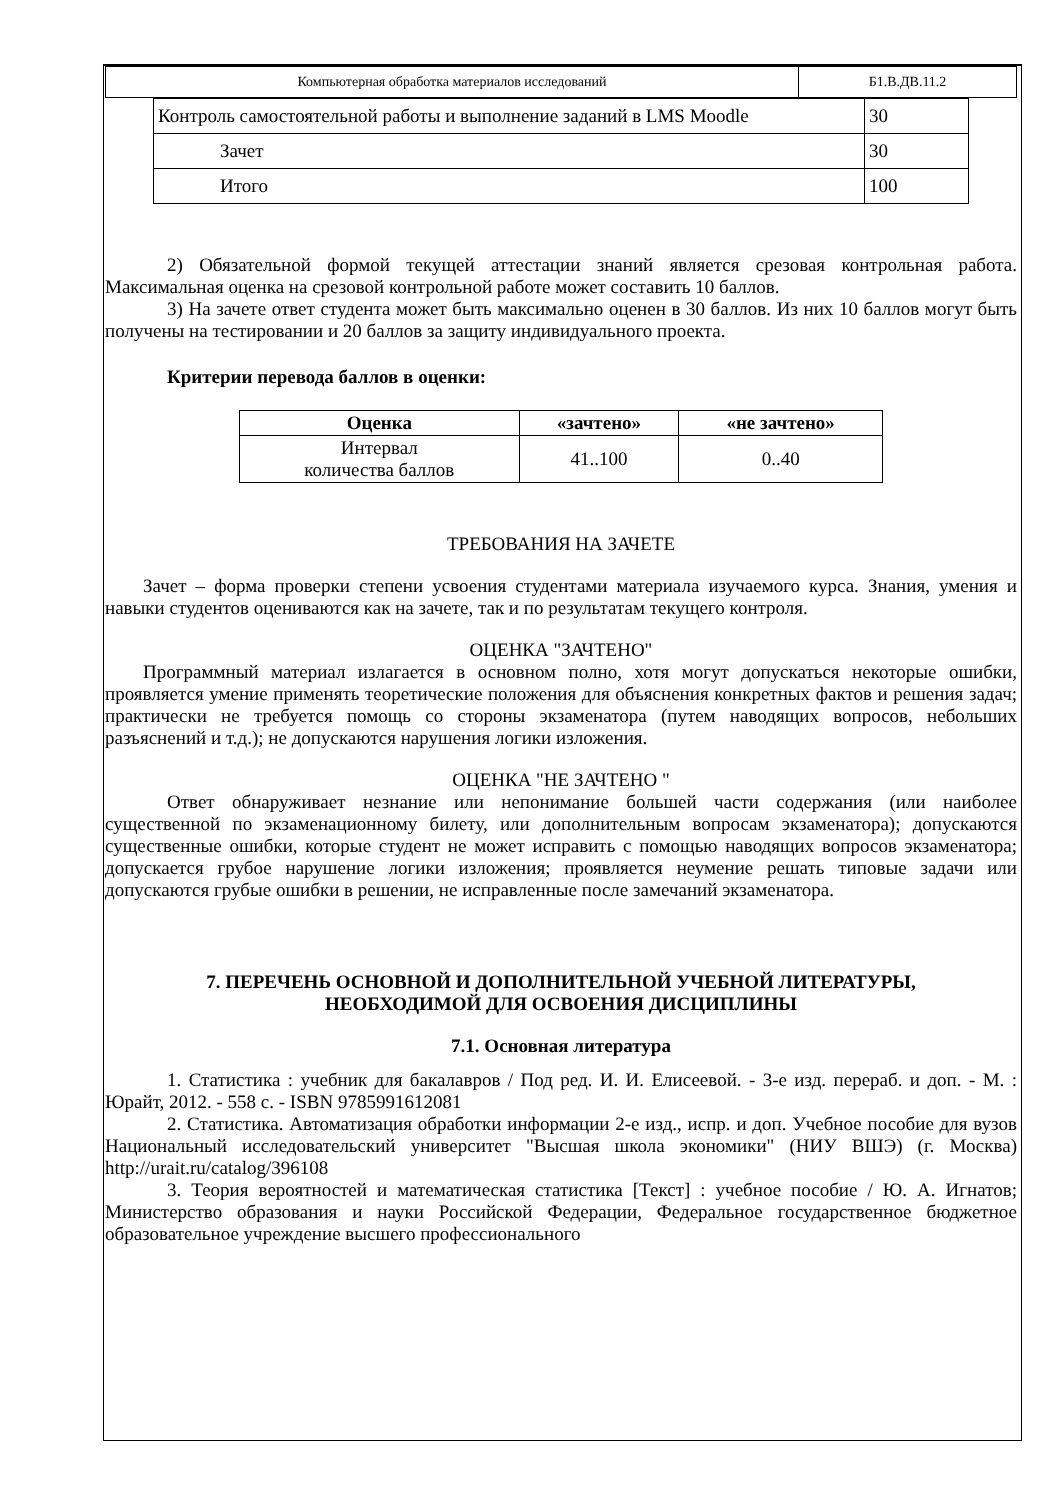| Компьютерная обработка материалов исследований | Б1.В.ДВ.11.2 |
| Контроль самостоятельной работы и выполнение заданий в LMS Moodle | 30 |
| Зачет | 30 |
| Итого | 100 |
2) Обязательной формой текущей аттестации знаний является срезовая контрольная работа. Максимальная оценка на срезовой контрольной работе может составить 10 баллов.
3) На зачете ответ студента может быть максимально оценен в 30 баллов. Из них 10 баллов могут быть получены на тестировании и 20 баллов за защиту индивидуального проекта.
Критерии перевода баллов в оценки:
| Оценка | «зачтено» | «не зачтено» |
| --- | --- | --- |
| Интервал количества баллов | 41..100 | 0..40 |
ТРЕБОВАНИЯ НА ЗАЧЕТЕ
Зачет – форма проверки степени усвоения студентами материала изучаемого курса. Знания, умения и навыки студентов оцениваются как на зачете, так и по результатам текущего контроля.
ОЦЕНКА "ЗАЧТЕНО"
Программный материал излагается в основном полно, хотя могут допускаться некоторые ошибки, проявляется умение применять теоретические положения для объяснения конкретных фактов и решения задач; практически не требуется помощь со стороны экзаменатора (путем наводящих вопросов, небольших разъяснений и т.д.); не допускаются нарушения логики изложения.
ОЦЕНКА "НЕ ЗАЧТЕНО "
Ответ обнаруживает незнание или непонимание большей части содержания (или наиболее существенной по экзаменационному билету, или дополнительным вопросам экзаменатора); допускаются существенные ошибки, которые студент не может исправить с помощью наводящих вопросов экзаменатора; допускается грубое нарушение логики изложения; проявляется неумение решать типовые задачи или допускаются грубые ошибки в решении, не исправленные после замечаний экзаменатора.
7. ПЕРЕЧЕНЬ ОСНОВНОЙ И ДОПОЛНИТЕЛЬНОЙ УЧЕБНОЙ ЛИТЕРАТУРЫ,
НЕОБХОДИМОЙ ДЛЯ ОСВОЕНИЯ ДИСЦИПЛИНЫ
7.1. Основная литература
1. Статистика : учебник для бакалавров / Под ред. И. И. Елисеевой. - 3-е изд. перераб. и доп. - М. : Юрайт, 2012. - 558 с. - ISBN 9785991612081
2. Статистика. Автоматизация обработки информации 2-е изд., испр. и доп. Учебное пособие для вузов Национальный исследовательский университет "Высшая школа экономики" (НИУ ВШЭ) (г. Москва) http://urait.ru/catalog/396108
3. Теория вероятностей и математическая статистика [Текст] : учебное пособие / Ю. А. Игнатов; Министерство образования и науки Российской Федерации, Федеральное государственное бюджетное образовательное учреждение высшего профессионального